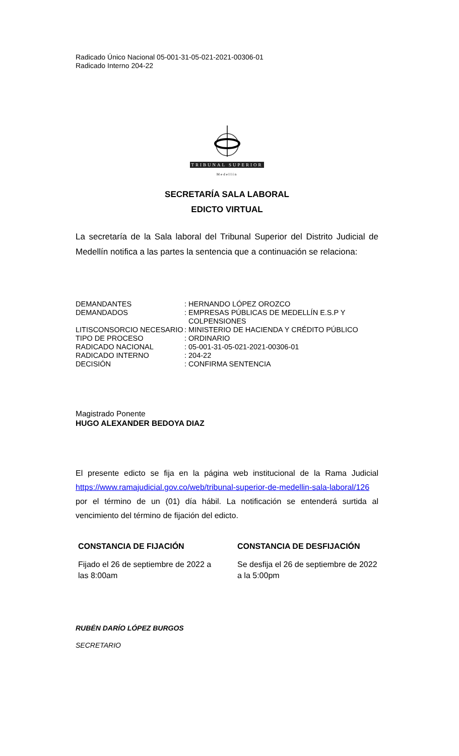Radicado Único Nacional 05-001-31-05-021-2021-00306-01
Radicado Interno 204-22
TRIBUNAL SUPERIOR
Medellín
SECRETARÍA SALA LABORAL
EDICTO VIRTUAL
La secretaría de la Sala laboral del Tribunal Superior del Distrito Judicial de Medellín notifica a las partes la sentencia que a continuación se relaciona:
| DEMANDANTES | : HERNANDO LÓPEZ OROZCO |
| DEMANDADOS | : EMPRESAS PÚBLICAS DE MEDELLÍN E.S.P Y COLPENSIONES |
| LITISCONSORCIO NECESARIO | : MINISTERIO DE HACIENDA Y CRÉDITO PÚBLICO |
| TIPO DE PROCESO | : ORDINARIO |
| RADICADO NACIONAL | : 05-001-31-05-021-2021-00306-01 |
| RADICADO INTERNO | : 204-22 |
| DECISIÓN | : CONFIRMA SENTENCIA |
Magistrado Ponente
HUGO ALEXANDER BEDOYA DIAZ
El presente edicto se fija en la página web institucional de la Rama Judicial https://www.ramajudicial.gov.co/web/tribunal-superior-de-medellin-sala-laboral/126 por el término de un (01) día hábil. La notificación se entenderá surtida al vencimiento del término de fijación del edicto.
CONSTANCIA DE FIJACIÓN
Fijado el 26 de septiembre de 2022 a las 8:00am
CONSTANCIA DE DESFIJACIÓN
Se desfija el 26 de septiembre de 2022 a la 5:00pm
RUBÉN DARÍO LÓPEZ BURGOS
SECRETARIO